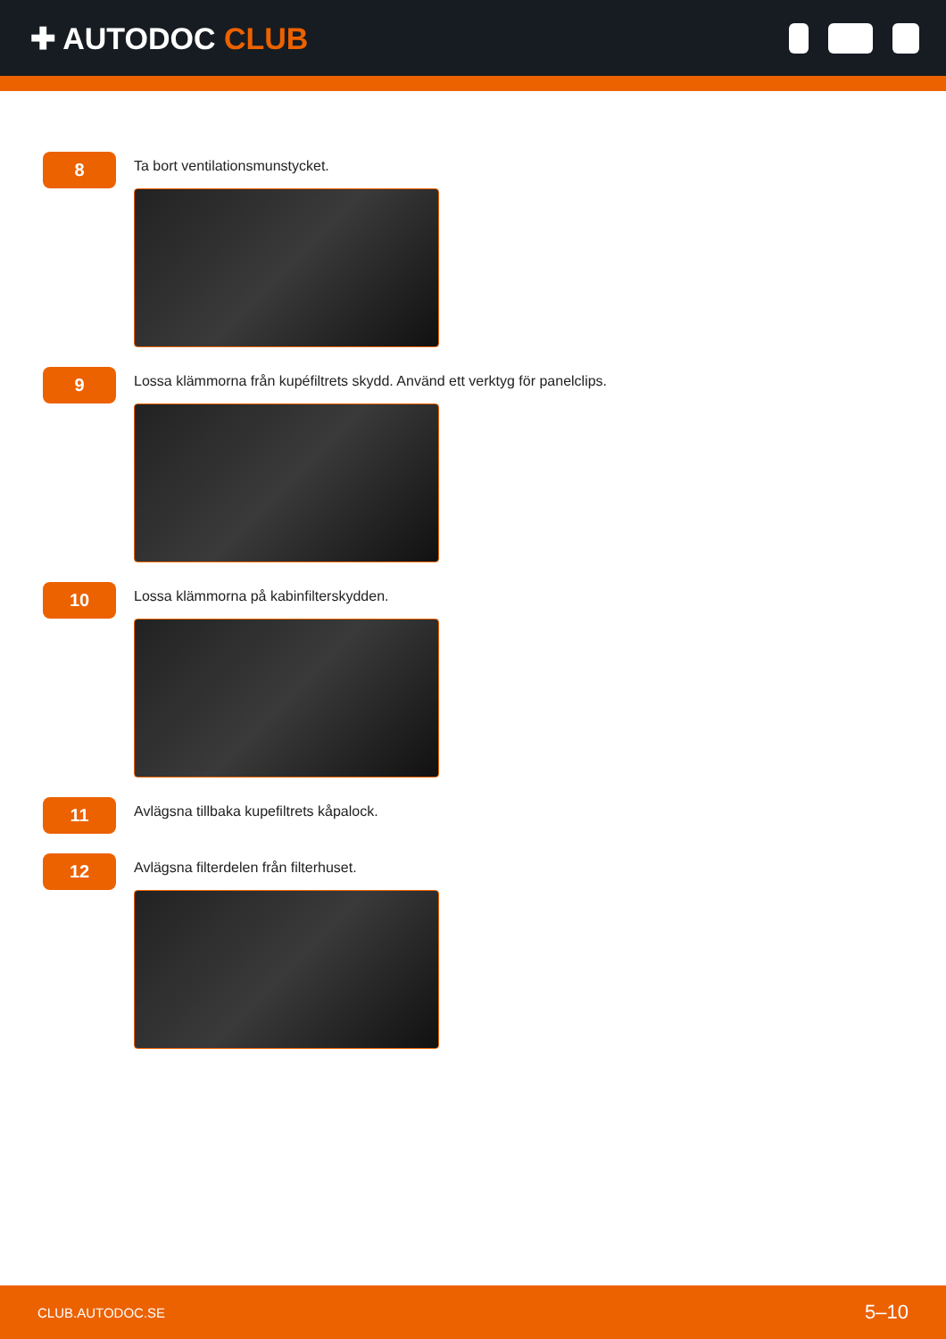✚ AUTODOC CLUB
8
Ta bort ventilationsmunstycket.
9
Lossa klämmorna från kupéfiltrets skydd. Använd ett verktyg för panelclips.
10
Lossa klämmorna på kabinfilterskydden.
11
Avlägsna tillbaka kupefiltrets kåpalock.
12
Avlägsna filterdelen från filterhuset.
CLUB.AUTODOC.SE 5–10